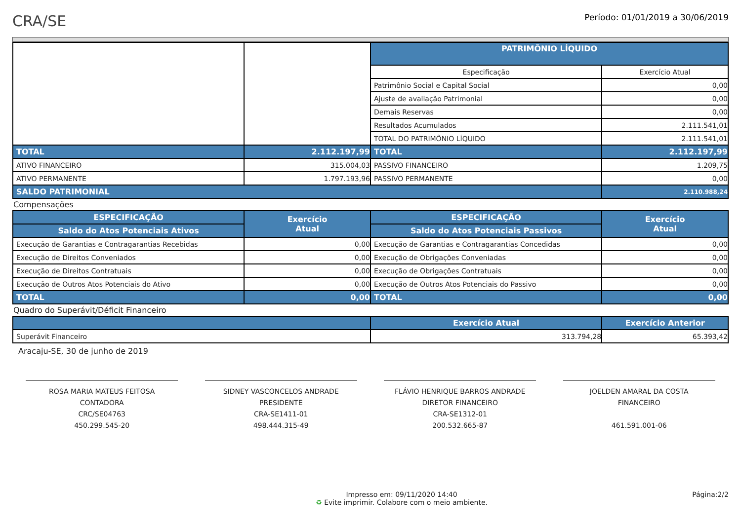CRA/SE
Período: 01/01/2019 a 30/06/2019
| | | PATRIMÔNIO LÍQUIDO | |
| | | Especificação | Exercício Atual |
| | | Patrimônio Social e Capital Social | 0,00 |
| | | Ajuste de avaliação Patrimonial | 0,00 |
| | | Demais Reservas | 0,00 |
| | | Resultados Acumulados | 2.111.541,01 |
| | | TOTAL DO PATRIMÔNIO LÍQUIDO | 2.111.541,01 |
| TOTAL | 2.112.197,99 | TOTAL | 2.112.197,99 |
| ATIVO FINANCEIRO | 315.004,03 | PASSIVO FINANCEIRO | 1.209,75 |
| ATIVO PERMANENTE | 1.797.193,96 | PASSIVO PERMANENTE | 0,00 |
| SALDO PATRIMONIAL | | | 2.110.988,24 |
Compensações
| ESPECIFICAÇÃO | Exercício Atual | ESPECIFICAÇÃO | Exercício Atual |
| --- | --- | --- | --- |
| Saldo do Atos Potenciais Ativos | | Saldo do Atos Potenciais Passivos | |
| Execução de Garantias e Contragarantias Recebidas | 0,00 | Execução de Garantias e Contragarantias Concedidas | 0,00 |
| Execução de Direitos Conveniados | 0,00 | Execução de Obrigações Conveniadas | 0,00 |
| Execução de Direitos Contratuais | 0,00 | Execução de Obrigações Contratuais | 0,00 |
| Execução de Outros Atos Potenciais do Ativo | 0,00 | Execução de Outros Atos Potenciais do Passivo | 0,00 |
| TOTAL | 0,00 | TOTAL | 0,00 |
Quadro do Superávit/Déficit Financeiro
| | Exercício Atual | Exercício Anterior |
| --- | --- | --- |
| Superávit Financeiro | 313.794,28 | 65.393,42 |
Aracaju-SE, 30 de junho de 2019
ROSA MARIA MATEUS FEITOSA
CONTADORA
CRC/SE04763
450.299.545-20
SIDNEY VASCONCELOS ANDRADE
PRESIDENTE
CRA-SE1411-01
498.444.315-49
FLÁVIO HENRIQUE BARROS ANDRADE
DIRETOR FINANCEIRO
CRA-SE1312-01
200.532.665-87
JOELDEN AMARAL DA COSTA
FINANCEIRO
461.591.001-06
Impresso em: 09/11/2020 14:40
♻ Evite imprimir. Colabore com o meio ambiente.
Página:2/2